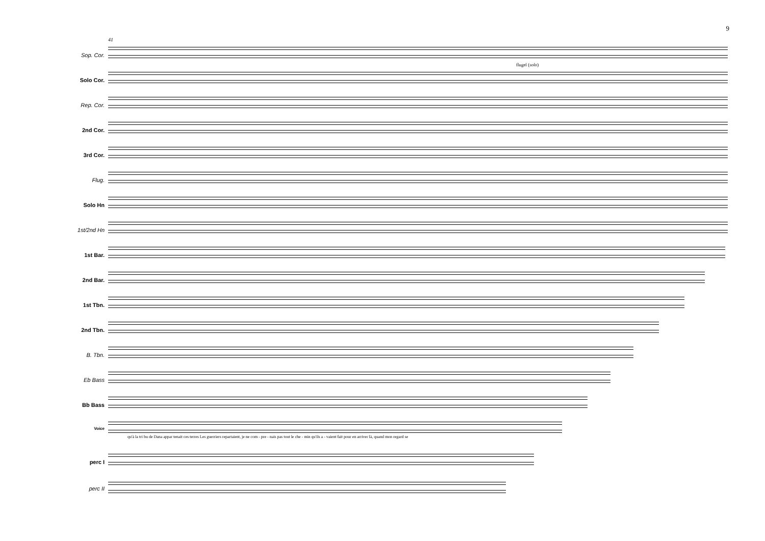9
41
Sop. Cor.
Solo Cor.
Rep. Cor.
2nd Cor.
3rd Cor.
Flug.
Solo Hn
1st/2nd Hn
1st Bar.
2nd Bar.
1st Tbn.
2nd Tbn.
B. Tbn.
Eb Bass
Bb Bass
Voice
perc I
perc II
flugel (solo)
qu'à la tri bu de Dana appar tenait ces terres Les guerriers repartaient, je ne com - pre - nais pas tout le che - min qu'ils a - vaient fait pour en arriver là, quand mon regard se